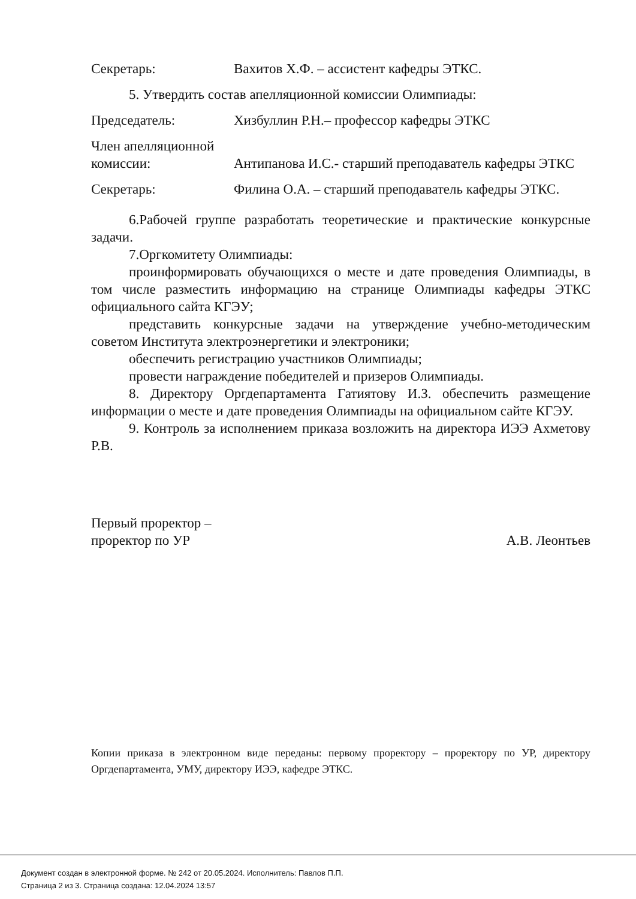Секретарь: Вахитов Х.Ф. – ассистент кафедры ЭТКС.
5. Утвердить состав апелляционной комиссии Олимпиады:
Председатель: Хизбуллин Р.Н.– профессор кафедры ЭТКС
Член апелляционной
комиссии: Антипанова И.С.- старший преподаватель кафедры ЭТКС
Секретарь: Филина О.А. – старший преподаватель кафедры ЭТКС.
6.Рабочей группе разработать теоретические и практические конкурсные задачи.
7.Оргкомитету Олимпиады:
проинформировать обучающихся о месте и дате проведения Олимпиады, в том числе разместить информацию на странице Олимпиады кафедры ЭТКС официального сайта КГЭУ;
представить конкурсные задачи на утверждение учебно-методическим советом Института электроэнергетики и электроники;
обеспечить регистрацию участников Олимпиады;
провести награждение победителей и призеров Олимпиады.
8. Директору Оргдепартамента Гатиятову И.З. обеспечить размещение информации о месте и дате проведения Олимпиады на официальном сайте КГЭУ.
9. Контроль за исполнением приказа возложить на директора ИЭЭ Ахметову Р.В.
Первый проректор –
проректор по УР
А.В. Леонтьев
Копии приказа в электронном виде переданы: первому проректору – проректору по УР, директору Оргдепартамента, УМУ, директору ИЭЭ, кафедре ЭТКС.
Документ создан в электронной форме. № 242 от 20.05.2024. Исполнитель: Павлов П.П.
Страница 2 из 3. Страница создана: 12.04.2024 13:57